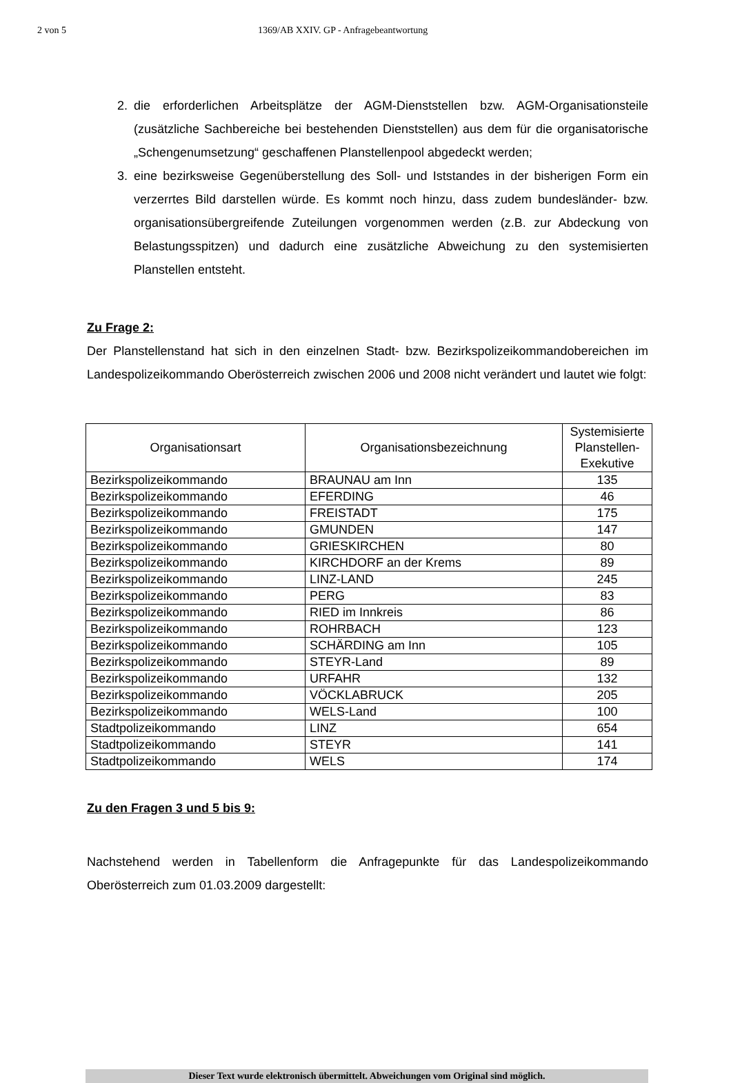2 von 5 1369/AB XXIV. GP - Anfragebeantwortung
2. die erforderlichen Arbeitsplätze der AGM-Dienststellen bzw. AGM-Organisationsteile (zusätzliche Sachbereiche bei bestehenden Dienststellen) aus dem für die organisatorische „Schengenumsetzung“ geschaffenen Planstellenpool abgedeckt werden;
3. eine bezirksweise Gegenüberstellung des Soll- und Iststandes in der bisherigen Form ein verzerrtes Bild darstellen würde. Es kommt noch hinzu, dass zudem bundesländer- bzw. organisationsübergreifende Zuteilungen vorgenommen werden (z.B. zur Abdeckung von Belastungsspitzen) und dadurch eine zusätzliche Abweichung zu den systemisierten Planstellen entsteht.
Zu Frage 2:
Der Planstellenstand hat sich in den einzelnen Stadt- bzw. Bezirkspolizeikommandobereichen im Landespolizeikommando Oberösterreich zwischen 2006 und 2008 nicht verändert und lautet wie folgt:
| Organisationsart | Organisationsbezeichnung | Systemisierte Planstellen-Exekutive |
| --- | --- | --- |
| Bezirkspolizeikommando | BRAUNAU am Inn | 135 |
| Bezirkspolizeikommando | EFERDING | 46 |
| Bezirkspolizeikommando | FREISTADT | 175 |
| Bezirkspolizeikommando | GMUNDEN | 147 |
| Bezirkspolizeikommando | GRIESKIRCHEN | 80 |
| Bezirkspolizeikommando | KIRCHDORF an der Krems | 89 |
| Bezirkspolizeikommando | LINZ-LAND | 245 |
| Bezirkspolizeikommando | PERG | 83 |
| Bezirkspolizeikommando | RIED im Innkreis | 86 |
| Bezirkspolizeikommando | ROHRBACH | 123 |
| Bezirkspolizeikommando | SCHÄRDING am Inn | 105 |
| Bezirkspolizeikommando | STEYR-Land | 89 |
| Bezirkspolizeikommando | URFAHR | 132 |
| Bezirkspolizeikommando | VÖCKLABRUCK | 205 |
| Bezirkspolizeikommando | WELS-Land | 100 |
| Stadtpolizeikommando | LINZ | 654 |
| Stadtpolizeikommando | STEYR | 141 |
| Stadtpolizeikommando | WELS | 174 |
Zu den Fragen 3 und 5 bis 9:
Nachstehend werden in Tabellenform die Anfragepunkte für das Landespolizeikommando Oberösterreich zum 01.03.2009 dargestellt:
Dieser Text wurde elektronisch übermittelt. Abweichungen vom Original sind möglich.